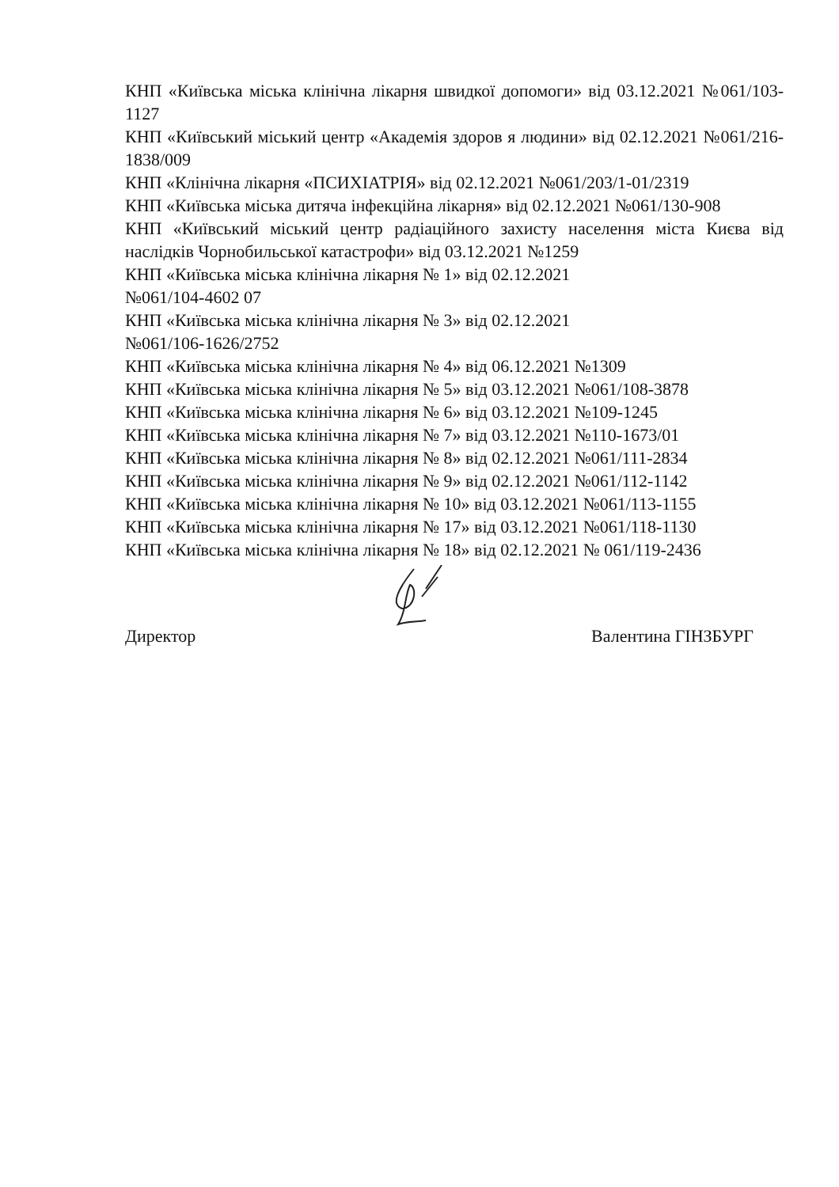КНП «Київська міська клінічна лікарня швидкої допомоги» від 03.12.2021 №061/103-1127
КНП «Київський міський центр «Академія здоров я людини» від 02.12.2021 №061/216-1838/009
КНП «Клінічна лікарня «ПСИХІАТРІЯ» від 02.12.2021 №061/203/1-01/2319
КНП «Київська міська дитяча інфекційна лікарня» від 02.12.2021 №061/130-908
КНП «Київський міський центр радіаційного захисту населення міста Києва від наслідків Чорнобильської катастрофи» від 03.12.2021 №1259
КНП «Київська міська клінічна лікарня № 1» від 02.12.2021
№061/104-4602 07
КНП «Київська міська клінічна лікарня № 3» від 02.12.2021
№061/106-1626/2752
КНП «Київська міська клінічна лікарня № 4» від 06.12.2021 №1309
КНП «Київська міська клінічна лікарня № 5» від 03.12.2021 №061/108-3878
КНП «Київська міська клінічна лікарня № 6» від 03.12.2021 №109-1245
КНП «Київська міська клінічна лікарня № 7» від 03.12.2021 №110-1673/01
КНП «Київська міська клінічна лікарня № 8» від 02.12.2021 №061/111-2834
КНП «Київська міська клінічна лікарня № 9» від 02.12.2021 №061/112-1142
КНП «Київська міська клінічна лікарня № 10» від 03.12.2021 №061/113-1155
КНП «Київська міська клінічна лікарня № 17» від 03.12.2021 №061/118-1130
КНП «Київська міська клінічна лікарня № 18» від 02.12.2021 № 061/119-2436
Директор Валентина ГІНЗБУРГ